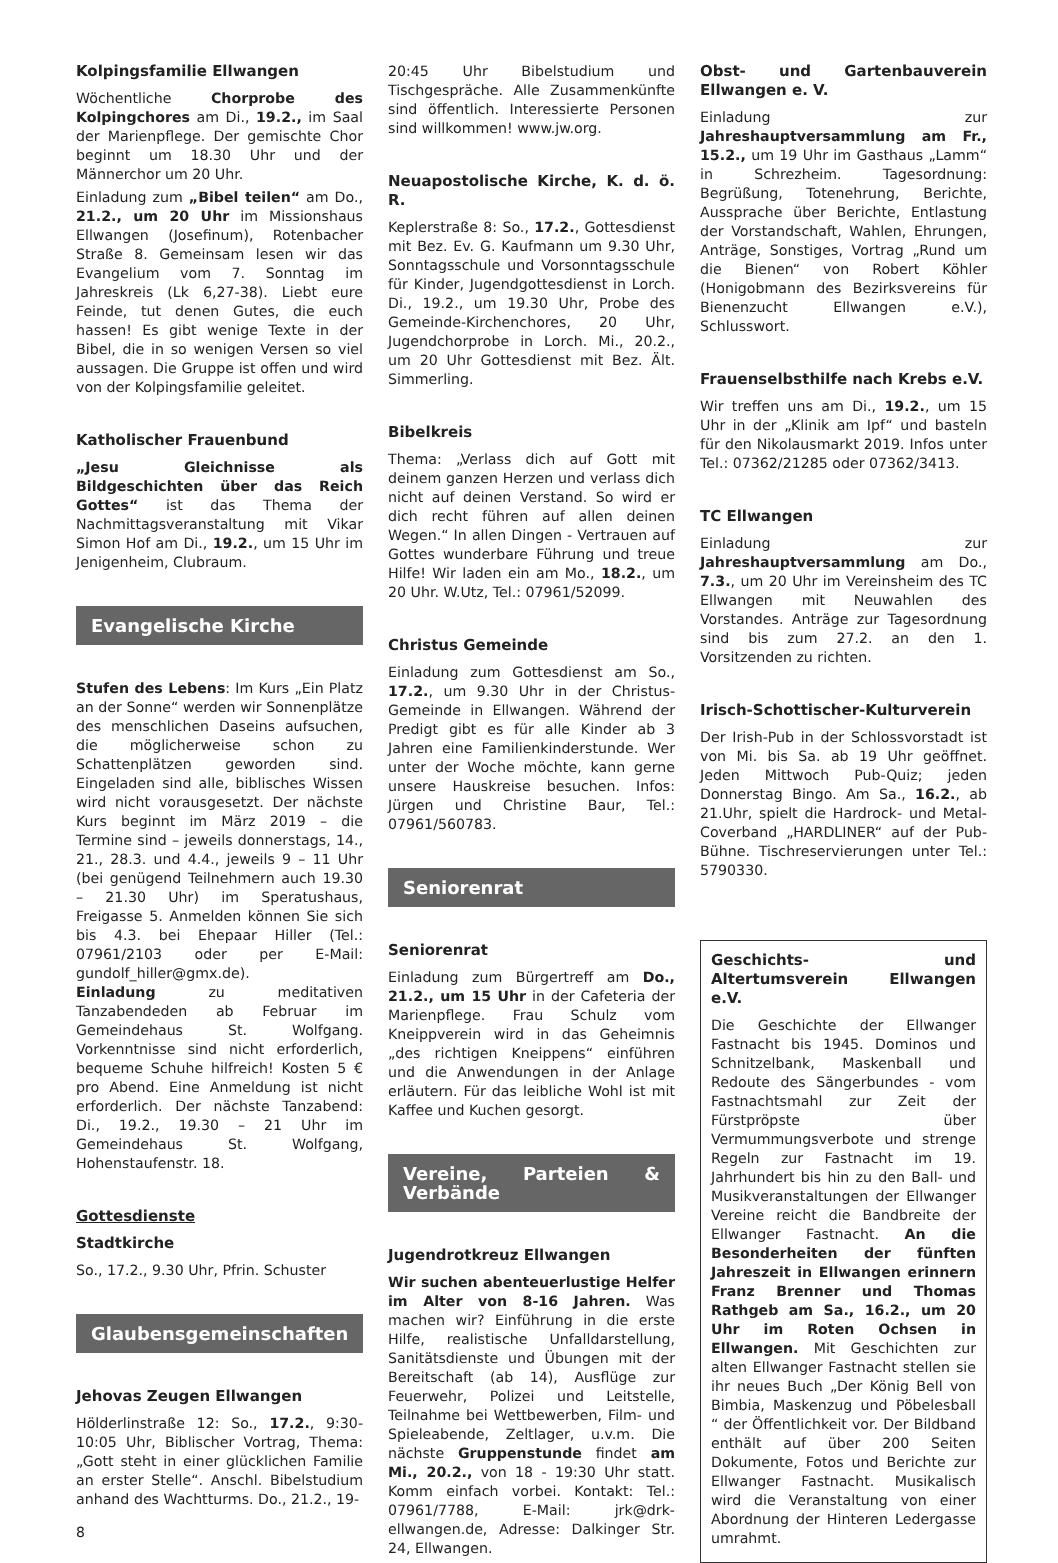Kolpingsfamilie Ellwangen
Wöchentliche Chorprobe des Kolpingchores am Di., 19.2., im Saal der Marienpflege. Der gemischte Chor beginnt um 18.30 Uhr und der Männerchor um 20 Uhr.
Einladung zum „Bibel teilen“ am Do., 21.2., um 20 Uhr im Missionshaus Ellwangen (Josefinum), Rotenbacher Straße 8. Gemeinsam lesen wir das Evangelium vom 7. Sonntag im Jahreskreis (Lk 6,27-38). Liebt eure Feinde, tut denen Gutes, die euch hassen! Es gibt wenige Texte in der Bibel, die in so wenigen Versen so viel aussagen. Die Gruppe ist offen und wird von der Kolpingsfamilie geleitet.
Katholischer Frauenbund
„Jesu Gleichnisse als Bildgeschichten über das Reich Gottes“ ist das Thema der Nachmittagsveranstaltung mit Vikar Simon Hof am Di., 19.2., um 15 Uhr im Jenigenheim, Clubraum.
Evangelische Kirche
Stufen des Lebens: Im Kurs „Ein Platz an der Sonne“ werden wir Sonnenplätze des menschlichen Daseins aufsuchen, die möglicherweise schon zu Schattenplätzen geworden sind. Eingeladen sind alle, biblisches Wissen wird nicht vorausgesetzt. Der nächste Kurs beginnt im März 2019 – die Termine sind – jeweils donnerstags, 14., 21., 28.3. und 4.4., jeweils 9 – 11 Uhr (bei genügend Teilnehmern auch 19.30 – 21.30 Uhr) im Speratushaus, Freigasse 5. Anmelden können Sie sich bis 4.3. bei Ehepaar Hiller (Tel.: 07961/2103 oder per E-Mail: gundolf_hiller@gmx.de).
Einladung zu meditativen Tanzabendeden ab Februar im Gemeindehaus St. Wolfgang. Vorkenntnisse sind nicht erforderlich, bequeme Schuhe hilfreich! Kosten 5 € pro Abend. Eine Anmeldung ist nicht erforderlich. Der nächste Tanzabend: Di., 19.2., 19.30 – 21 Uhr im Gemeindehaus St. Wolfgang, Hohenstaufenstr. 18.
Gottesdienste
Stadtkirche
So., 17.2., 9.30 Uhr, Pfrin. Schuster
Glaubensgemeinschaften
Jehovas Zeugen Ellwangen
Hölderlinstraße 12: So., 17.2., 9:30-10:05 Uhr, Biblischer Vortrag, Thema: „Gott steht in einer glücklichen Familie an erster Stelle“. Anschl. Bibelstudium anhand des Wachtturms. Do., 21.2., 19-
8
20:45 Uhr Bibelstudium und Tischgespräche. Alle Zusammenkünfte sind öffentlich. Interessierte Personen sind willkommen! www.jw.org.
Neuapostolische Kirche, K. d. ö. R.
Keplerstraße 8: So., 17.2., Gottesdienst mit Bez. Ev. G. Kaufmann um 9.30 Uhr, Sonntagsschule und Vorsonntagsschule für Kinder, Jugendgottesdienst in Lorch. Di., 19.2., um 19.30 Uhr, Probe des Gemeinde-Kirchenchores, 20 Uhr, Jugendchorprobe in Lorch. Mi., 20.2., um 20 Uhr Gottesdienst mit Bez. Ält. Simmerling.
Bibelkreis
Thema: „Verlass dich auf Gott mit deinem ganzen Herzen und verlass dich nicht auf deinen Verstand. So wird er dich recht führen auf allen deinen Wegen.“ In allen Dingen - Vertrauen auf Gottes wunderbare Führung und treue Hilfe! Wir laden ein am Mo., 18.2., um 20 Uhr. W.Utz, Tel.: 07961/52099.
Christus Gemeinde
Einladung zum Gottesdienst am So., 17.2., um 9.30 Uhr in der Christus-Gemeinde in Ellwangen. Während der Predigt gibt es für alle Kinder ab 3 Jahren eine Familienkinderstunde. Wer unter der Woche möchte, kann gerne unsere Hauskreise besuchen. Infos: Jürgen und Christine Baur, Tel.: 07961/560783.
Seniorenrat
Seniorenrat
Einladung zum Bürgertreff am Do., 21.2., um 15 Uhr in der Cafeteria der Marienpflege. Frau Schulz vom Kneippverein wird in das Geheimnis „des richtigen Kneippens“ einführen und die Anwendungen in der Anlage erläutern. Für das leibliche Wohl ist mit Kaffee und Kuchen gesorgt.
Vereine, Parteien & Verbände
Jugendrotkreuz Ellwangen
Wir suchen abenteuerlustige Helfer im Alter von 8-16 Jahren. Was machen wir? Einführung in die erste Hilfe, realistische Unfalldarstellung, Sanitätsdienste und Übungen mit der Bereitschaft (ab 14), Ausflüge zur Feuerwehr, Polizei und Leitstelle, Teilnahme bei Wettbewerben, Film- und Spieleabende, Zeltlager, u.v.m. Die nächste Gruppenstunde findet am Mi., 20.2., von 18 - 19:30 Uhr statt. Komm einfach vorbei. Kontakt: Tel.: 07961/7788, E-Mail: jrk@drk-ellwangen.de, Adresse: Dalkinger Str. 24, Ellwangen.
Obst- und Gartenbauverein Ellwangen e. V.
Einladung zur Jahreshauptversammlung am Fr., 15.2., um 19 Uhr im Gasthaus „Lamm“ in Schrezheim. Tagesordnung: Begrüßung, Totenehrung, Berichte, Aussprache über Berichte, Entlastung der Vorstandschaft, Wahlen, Ehrungen, Anträge, Sonstiges, Vortrag „Rund um die Bienen“ von Robert Köhler (Honigobmann des Bezirksvereins für Bienenzucht Ellwangen e.V.), Schlusswort.
Frauenselbsthilfe nach Krebs e.V.
Wir treffen uns am Di., 19.2., um 15 Uhr in der „Klinik am Ipf“ und basteln für den Nikolausmarkt 2019. Infos unter Tel.: 07362/21285 oder 07362/3413.
TC Ellwangen
Einladung zur Jahreshauptversammlung am Do., 7.3., um 20 Uhr im Vereinsheim des TC Ellwangen mit Neuwahlen des Vorstandes. Anträge zur Tagesordnung sind bis zum 27.2. an den 1. Vorsitzenden zu richten.
Irisch-Schottischer-Kulturverein
Der Irish-Pub in der Schlossvorstadt ist von Mi. bis Sa. ab 19 Uhr geöffnet. Jeden Mittwoch Pub-Quiz; jeden Donnerstag Bingo. Am Sa., 16.2., ab 21.Uhr, spielt die Hardrock- und Metal-Coverband „HARDLINER“ auf der Pub-Bühne. Tischreservierungen unter Tel.: 5790330.
Geschichts- und Altertumsverein Ellwangen e.V.
Die Geschichte der Ellwanger Fastnacht bis 1945. Dominos und Schnitzelbank, Maskenball und Redoute des Sängerbundes - vom Fastnachtsmahl zur Zeit der Fürstpröpste über Vermummungsverbote und strenge Regeln zur Fastnacht im 19. Jahrhundert bis hin zu den Ball- und Musikveranstaltungen der Ellwanger Vereine reicht die Bandbreite der Ellwanger Fastnacht. An die Besonderheiten der fünften Jahreszeit in Ellwangen erinnern Franz Brenner und Thomas Rathgeb am Sa., 16.2., um 20 Uhr im Roten Ochsen in Ellwangen. Mit Geschichten zur alten Ellwanger Fastnacht stellen sie ihr neues Buch „Der König Bell von Bimbia, Maskenzug und Pöbelesball “ der Öffentlichkeit vor. Der Bildband enthält auf über 200 Seiten Dokumente, Fotos und Berichte zur Ellwanger Fastnacht. Musikalisch wird die Veranstaltung von einer Abordnung der Hinteren Ledergasse umrahmt.